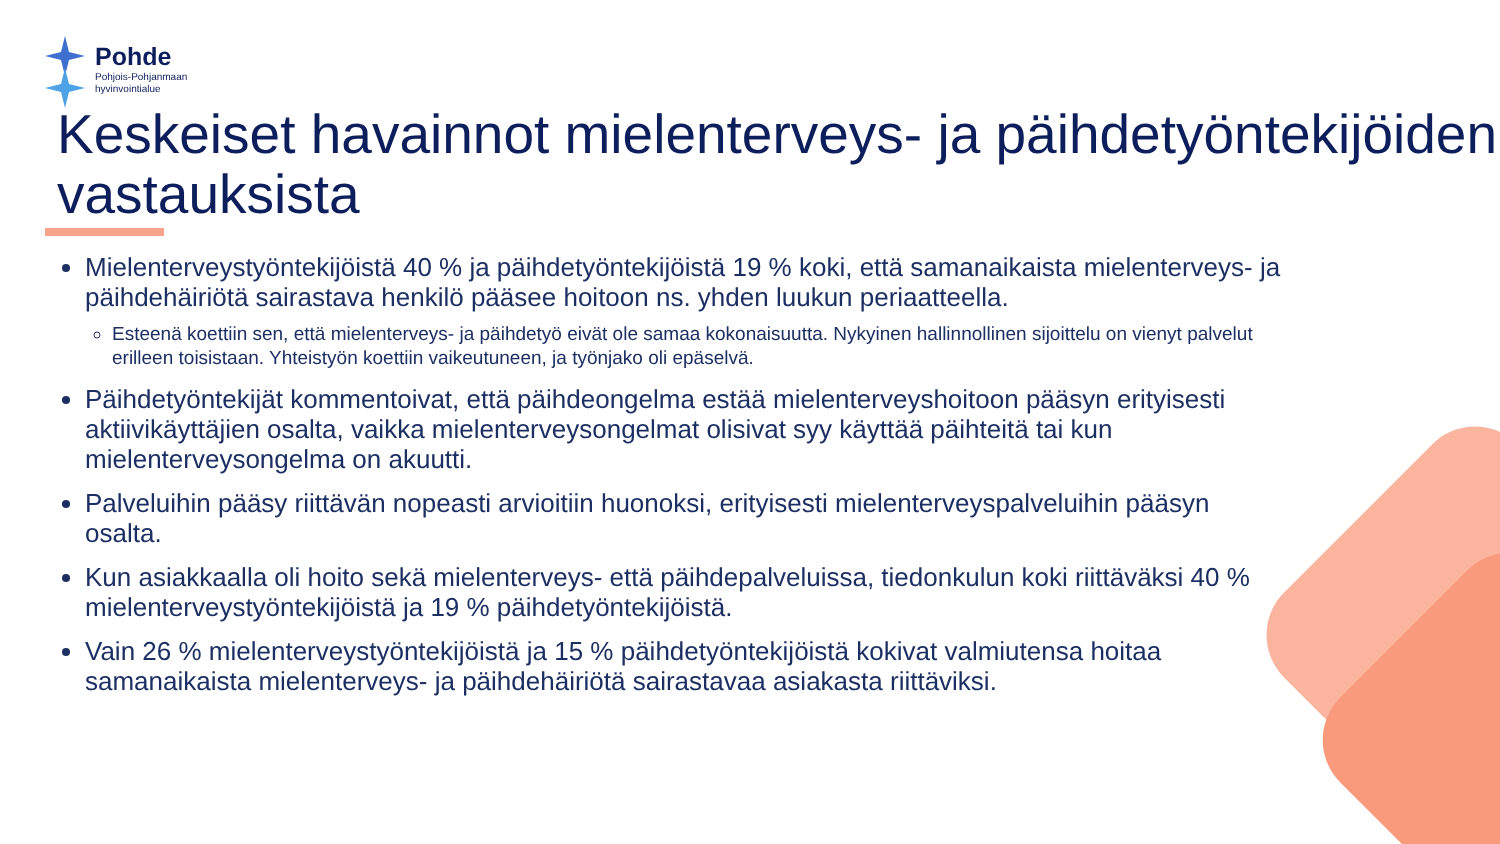Pohde
Pohjois-Pohjanmaan
hyvinvointialue
Keskeiset havainnot mielenterveys- ja päihdetyöntekijöiden vastauksista
Mielenterveystyöntekijöistä 40 % ja päihdetyöntekijöistä 19 % koki, että samanaikaista mielenterveys- ja päihdehäiriötä sairastava henkilö pääsee hoitoon ns. yhden luukun periaatteella.
Esteenä koettiin sen, että mielenterveys- ja päihdetyö eivät ole samaa kokonaisuutta. Nykyinen hallinnollinen sijoittelu on vienyt palvelut erilleen toisistaan. Yhteistyön koettiin vaikeutuneen, ja työnjako oli epäselvä.
Päihdetyöntekijät kommentoivat, että päihdeongelma estää mielenterveyshoitoon pääsyn erityisesti aktiivikäyttäjien osalta, vaikka mielenterveysongelmat olisivat syy käyttää päihteitä tai kun mielenterveysongelma on akuutti.
Palveluihin pääsy riittävän nopeasti arvioitiin huonoksi, erityisesti mielenterveyspalveluihin pääsyn osalta.
Kun asiakkaalla oli hoito sekä mielenterveys- että päihdepalveluissa, tiedonkulun koki riittäväksi 40 % mielenterveystyöntekijöistä ja 19 % päihdetyöntekijöistä.
Vain 26 % mielenterveystyöntekijöistä ja 15 % päihdetyöntekijöistä kokivat valmiutensa hoitaa samanaikaista mielenterveys- ja päihdehäiriötä sairastavaa asiakasta riittäviksi.